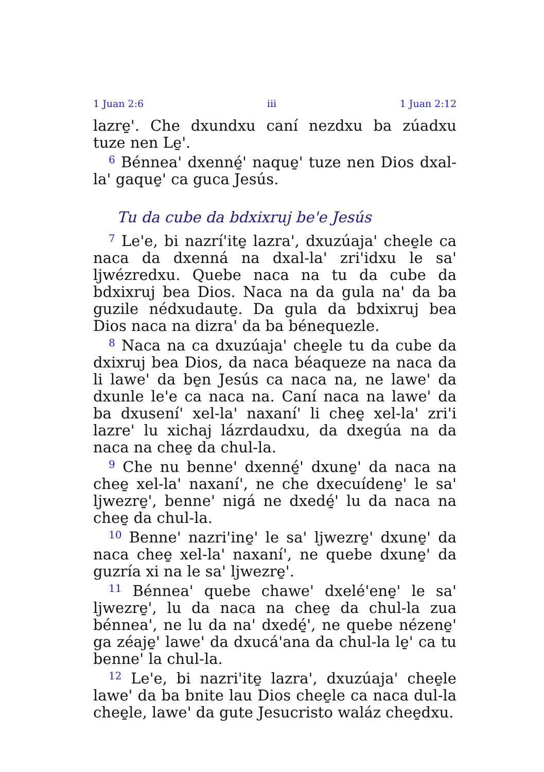1 Juan 2:6 iii 1 Juan 2:12
lazre̱'. Che dxundxu caní nezdxu ba zúadxu tuze nen Le̱'.
<sup>6</sup> Bénnea' dxenné̱' naque̱' tuze nen Dios dxal-la' gaque̱' ca guca Jesús.
Tu da cube da bdxixruj be'e Jesús
<sup>7</sup> Le'e, bi nazrí'ite̱ lazra', dxuzúaja' chee̱le ca naca da dxenná na dxal-la' zri'idxu le sa' ljwézredxu. Quebe naca na tu da cube da bdxixruj bea Dios. Naca na da gula na' da ba guzile nédxudaute̱. Da gula da bdxixruj bea Dios naca na dizra' da ba bénequezle.
<sup>8</sup> Naca na ca dxuzúaja' chee̱le tu da cube da dxixruj bea Dios, da naca béaqueze na naca da li lawe' da be̱n Jesús ca naca na, ne lawe' da dxunle le'e ca naca na. Caní naca na lawe' da ba dxusení' xel-la' naxaní' li chee̱ xel-la' zri'i lazre' lu xichaj lázrdaudxu, da dxegúa na da naca na chee̱ da chul-la.
<sup>9</sup> Che nu benne' dxenné̱' dxune̱' da naca na chee̱ xel-la' naxaní', ne che dxecuídene̱' le sa' ljwezre̱', benne' nigá ne dxedé̱' lu da naca na chee̱ da chul-la.
<sup>10</sup> Benne' nazri'ine̱' le sa' ljwezre̱' dxune̱' da naca chee̱ xel-la' naxaní', ne quebe dxune̱' da guzría xi na le sa' ljwezre̱'.
<sup>11</sup> Bénnea' quebe chawe' dxelé'ene̱' le sa' ljwezre̱', lu da naca na chee̱ da chul-la zua bénnea', ne lu da na' dxedé̱', ne quebe nézene̱' ga zéaje̱' lawe' da dxucá'ana da chul-la le̱' ca tu benne' la chul-la.
<sup>12</sup> Le'e, bi nazri'ite̱ lazra', dxuzúaja' chee̱le lawe' da ba bnite lau Dios chee̱le ca naca dul-la chee̱le, lawe' da gute Jesucristo waláz chee̱dxu.